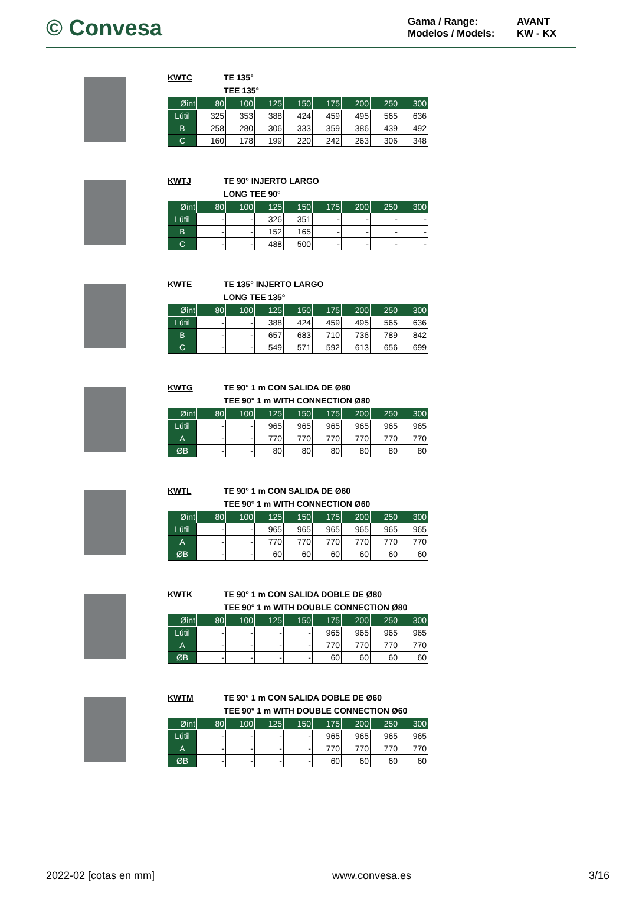© Convesa
Gama / Range: AVANT Modelos / Models: KW - KX
KWTC TE 135° TEE 135°
| Øint | 80 | 100 | 125 | 150 | 175 | 200 | 250 | 300 |
| --- | --- | --- | --- | --- | --- | --- | --- | --- |
| Lútil | 325 | 353 | 388 | 424 | 459 | 495 | 565 | 636 |
| B | 258 | 280 | 306 | 333 | 359 | 386 | 439 | 492 |
| C | 160 | 178 | 199 | 220 | 242 | 263 | 306 | 348 |
KWTJ TE 90° INJERTO LARGO LONG TEE 90°
| Øint | 80 | 100 | 125 | 150 | 175 | 200 | 250 | 300 |
| --- | --- | --- | --- | --- | --- | --- | --- | --- |
| Lútil | - | - | 326 | 351 | - | - | - | - |
| B | - | - | 152 | 165 | - | - | - | - |
| C | - | - | 488 | 500 | - | - | - | - |
KWTE TE 135° INJERTO LARGO LONG TEE 135°
| Øint | 80 | 100 | 125 | 150 | 175 | 200 | 250 | 300 |
| --- | --- | --- | --- | --- | --- | --- | --- | --- |
| Lútil | - | - | 388 | 424 | 459 | 495 | 565 | 636 |
| B | - | - | 657 | 683 | 710 | 736 | 789 | 842 |
| C | - | - | 549 | 571 | 592 | 613 | 656 | 699 |
KWTG TE 90° 1 m CON SALIDA DE Ø80 TEE 90° 1 m WITH CONNECTION Ø80
| Øint | 80 | 100 | 125 | 150 | 175 | 200 | 250 | 300 |
| --- | --- | --- | --- | --- | --- | --- | --- | --- |
| Lútil | - | - | 965 | 965 | 965 | 965 | 965 | 965 |
| A | - | - | 770 | 770 | 770 | 770 | 770 | 770 |
| ØB | - | - | 80 | 80 | 80 | 80 | 80 | 80 |
KWTL TE 90° 1 m CON SALIDA DE Ø60 TEE 90° 1 m WITH CONNECTION Ø60
| Øint | 80 | 100 | 125 | 150 | 175 | 200 | 250 | 300 |
| --- | --- | --- | --- | --- | --- | --- | --- | --- |
| Lútil | - | - | 965 | 965 | 965 | 965 | 965 | 965 |
| A | - | - | 770 | 770 | 770 | 770 | 770 | 770 |
| ØB | - | - | 60 | 60 | 60 | 60 | 60 | 60 |
KWTK TE 90° 1 m CON SALIDA DOBLE DE Ø80 TEE 90° 1 m WITH DOUBLE CONNECTION Ø80
| Øint | 80 | 100 | 125 | 150 | 175 | 200 | 250 | 300 |
| --- | --- | --- | --- | --- | --- | --- | --- | --- |
| Lútil | - | - | - | - | 965 | 965 | 965 | 965 |
| A | - | - | - | - | 770 | 770 | 770 | 770 |
| ØB | - | - | - | - | 60 | 60 | 60 | 60 |
KWTM TE 90° 1 m CON SALIDA DOBLE DE Ø60 TEE 90° 1 m WITH DOUBLE CONNECTION Ø60
| Øint | 80 | 100 | 125 | 150 | 175 | 200 | 250 | 300 |
| --- | --- | --- | --- | --- | --- | --- | --- | --- |
| Lútil | - | - | - | - | 965 | 965 | 965 | 965 |
| A | - | - | - | - | 770 | 770 | 770 | 770 |
| ØB | - | - | - | - | 60 | 60 | 60 | 60 |
2022-02 [cotas en mm] www.convesa.es 3/16